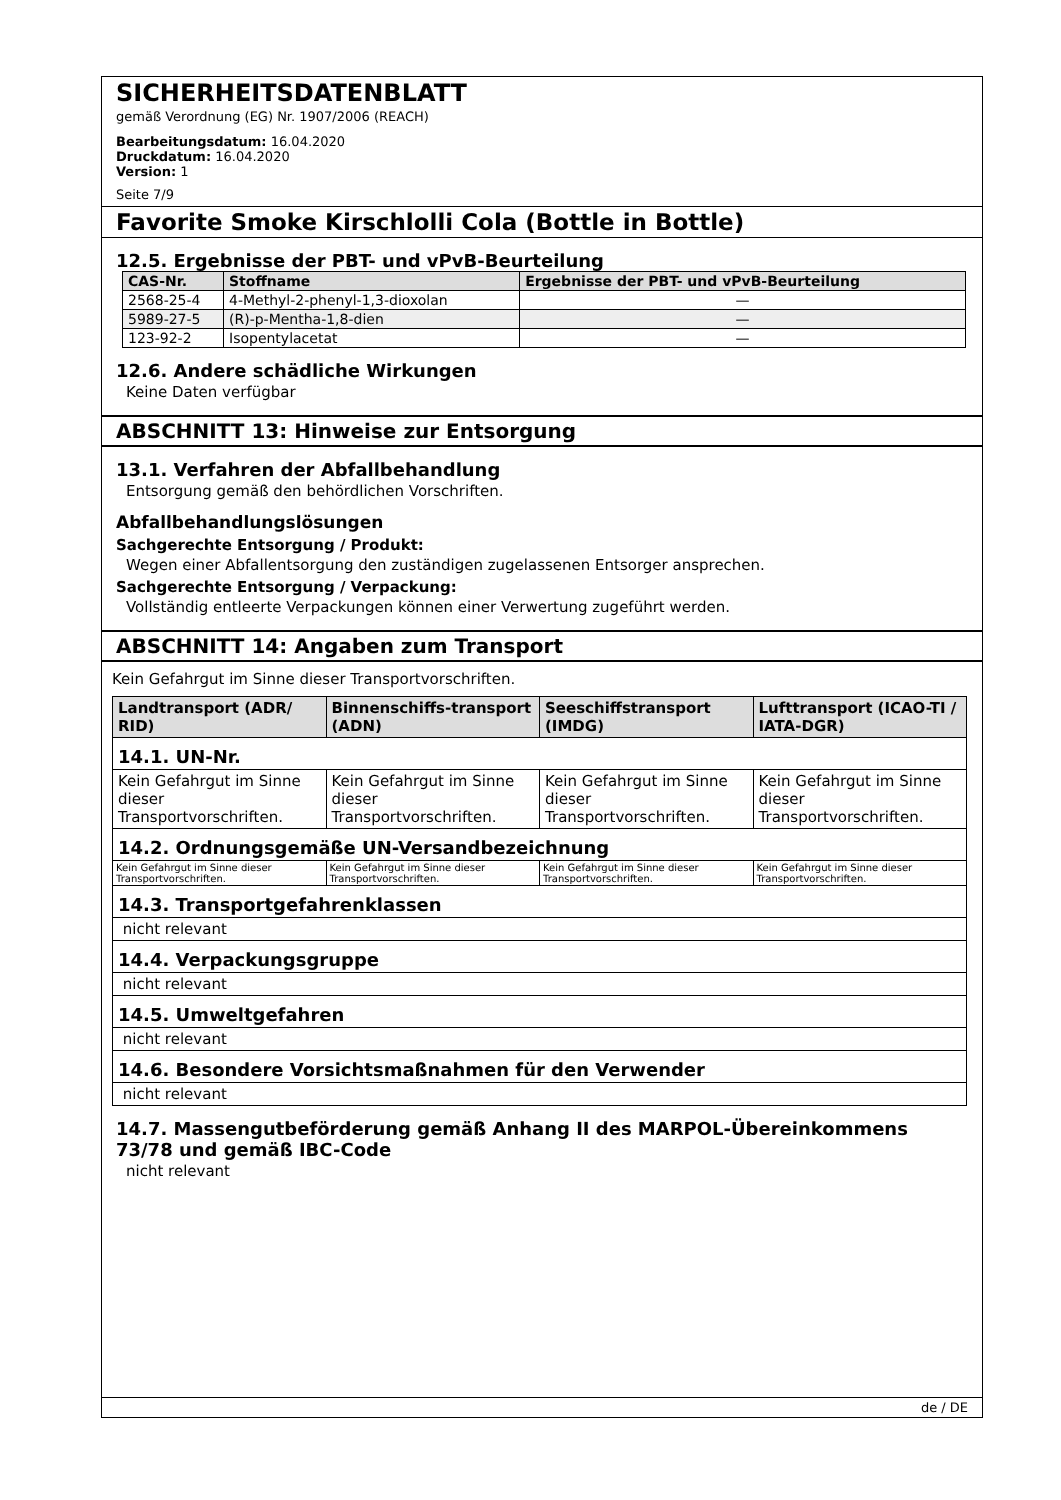SICHERHEITSDATENBLATT
gemäß Verordnung (EG) Nr. 1907/2006 (REACH)
Bearbeitungsdatum: 16.04.2020
Druckdatum: 16.04.2020
Version: 1
Seite 7/9
Favorite Smoke Kirschlolli Cola (Bottle in Bottle)
12.5. Ergebnisse der PBT- und vPvB-Beurteilung
| CAS-Nr. | Stoffname | Ergebnisse der PBT- und vPvB-Beurteilung |
| --- | --- | --- |
| 2568-25-4 | 4-Methyl-2-phenyl-1,3-dioxolan | — |
| 5989-27-5 | (R)-p-Mentha-1,8-dien | — |
| 123-92-2 | Isopentylacetat | — |
12.6. Andere schädliche Wirkungen
Keine Daten verfügbar
ABSCHNITT 13: Hinweise zur Entsorgung
13.1. Verfahren der Abfallbehandlung
Entsorgung gemäß den behördlichen Vorschriften.
Abfallbehandlungslösungen
Sachgerechte Entsorgung / Produkt:
Wegen einer Abfallentsorgung den zuständigen zugelassenen Entsorger ansprechen.
Sachgerechte Entsorgung / Verpackung:
Vollständig entleerte Verpackungen können einer Verwertung zugeführt werden.
ABSCHNITT 14: Angaben zum Transport
Kein Gefahrgut im Sinne dieser Transportvorschriften.
| Landtransport (ADR/ RID) | Binnenschiffs-transport (ADN) | Seeschiffstransport (IMDG) | Lufttransport (ICAO-TI / IATA-DGR) |
| --- | --- | --- | --- |
| 14.1. UN-Nr. | | | |
| Kein Gefahrgut im Sinne dieser Transportvorschriften. | Kein Gefahrgut im Sinne dieser Transportvorschriften. | Kein Gefahrgut im Sinne dieser Transportvorschriften. | Kein Gefahrgut im Sinne dieser Transportvorschriften. |
| 14.2. Ordnungsgemäße UN-Versandbezeichnung | | | |
| Kein Gefahrgut im Sinne dieser Transportvorschriften. | Kein Gefahrgut im Sinne dieser Transportvorschriften. | Kein Gefahrgut im Sinne dieser Transportvorschriften. | Kein Gefahrgut im Sinne dieser Transportvorschriften. |
| 14.3. Transportgefahrenklassen | | | |
| nicht relevant | | | |
| 14.4. Verpackungsgruppe | | | |
| nicht relevant | | | |
| 14.5. Umweltgefahren | | | |
| nicht relevant | | | |
| 14.6. Besondere Vorsichtsmaßnahmen für den Verwender | | | |
| nicht relevant | | | |
14.7. Massengutbeförderung gemäß Anhang II des MARPOL-Übereinkommens 73/78 und gemäß IBC-Code
nicht relevant
de / DE